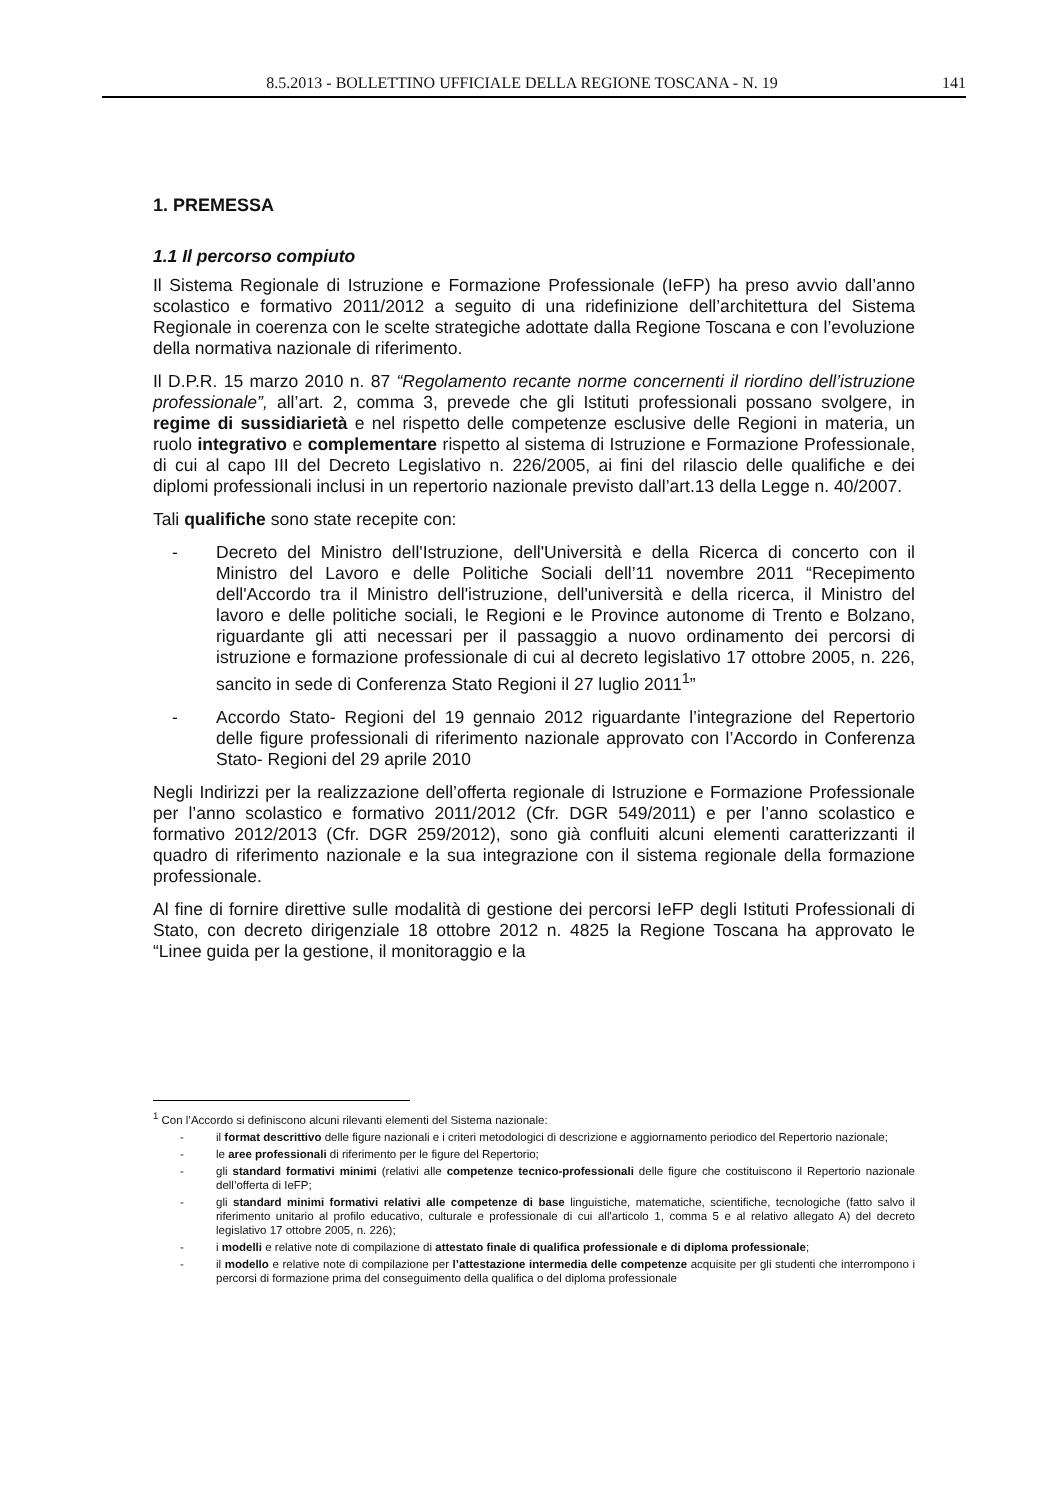8.5.2013 - BOLLETTINO UFFICIALE DELLA REGIONE TOSCANA - N. 19 141
1. PREMESSA
1.1 Il percorso compiuto
Il Sistema Regionale di Istruzione e Formazione Professionale (IeFP) ha preso avvio dall’anno scolastico e formativo 2011/2012 a seguito di una ridefinizione dell’architettura del Sistema Regionale in coerenza con le scelte strategiche adottate dalla Regione Toscana e con l’evoluzione della normativa nazionale di riferimento.
Il D.P.R. 15 marzo 2010 n. 87 “Regolamento recante norme concernenti il riordino dell’istruzione professionale”, all’art. 2, comma 3, prevede che gli Istituti professionali possano svolgere, in regime di sussidiarietà e nel rispetto delle competenze esclusive delle Regioni in materia, un ruolo integrativo e complementare rispetto al sistema di Istruzione e Formazione Professionale, di cui al capo III del Decreto Legislativo n. 226/2005, ai fini del rilascio delle qualifiche e dei diplomi professionali inclusi in un repertorio nazionale previsto dall’art.13 della Legge n. 40/2007.
Tali qualifiche sono state recepite con:
- Decreto del Ministro dell'Istruzione, dell'Università e della Ricerca di concerto con il Ministro del Lavoro e delle Politiche Sociali dell’11 novembre 2011 “Recepimento dell'Accordo tra il Ministro dell'istruzione, dell'università e della ricerca, il Ministro del lavoro e delle politiche sociali, le Regioni e le Province autonome di Trento e Bolzano, riguardante gli atti necessari per il passaggio a nuovo ordinamento dei percorsi di istruzione e formazione professionale di cui al decreto legislativo 17 ottobre 2005, n. 226, sancito in sede di Conferenza Stato Regioni il 27 luglio 2011<sup>1</sup>”
- Accordo Stato- Regioni del 19 gennaio 2012 riguardante l’integrazione del Repertorio delle figure professionali di riferimento nazionale approvato con l’Accordo in Conferenza Stato- Regioni del 29 aprile 2010
Negli Indirizzi per la realizzazione dell’offerta regionale di Istruzione e Formazione Professionale per l’anno scolastico e formativo 2011/2012 (Cfr. DGR 549/2011) e per l’anno scolastico e formativo 2012/2013 (Cfr. DGR 259/2012), sono già confluiti alcuni elementi caratterizzanti il quadro di riferimento nazionale e la sua integrazione con il sistema regionale della formazione professionale.
Al fine di fornire direttive sulle modalità di gestione dei percorsi IeFP degli Istituti Professionali di Stato, con decreto dirigenziale 18 ottobre 2012 n. 4825 la Regione Toscana ha approvato le “Linee guida per la gestione, il monitoraggio e la
<sup>1</sup> Con l’Accordo si definiscono alcuni rilevanti elementi del Sistema nazionale:
- il format descrittivo delle figure nazionali e i criteri metodologici di descrizione e aggiornamento periodico del Repertorio nazionale;
- le aree professionali di riferimento per le figure del Repertorio;
- gli standard formativi minimi (relativi alle competenze tecnico-professionali delle figure che costituiscono il Repertorio nazionale dell’offerta di IeFP;
- gli standard minimi formativi relativi alle competenze di base linguistiche, matematiche, scientifiche, tecnologiche (fatto salvo il riferimento unitario al profilo educativo, culturale e professionale di cui all'articolo 1, comma 5 e al relativo allegato A) del decreto legislativo 17 ottobre 2005, n. 226);
- i modelli e relative note di compilazione di attestato finale di qualifica professionale e di diploma professionale;
- il modello e relative note di compilazione per l’attestazione intermedia delle competenze acquisite per gli studenti che interrompono i percorsi di formazione prima del conseguimento della qualifica o del diploma professionale